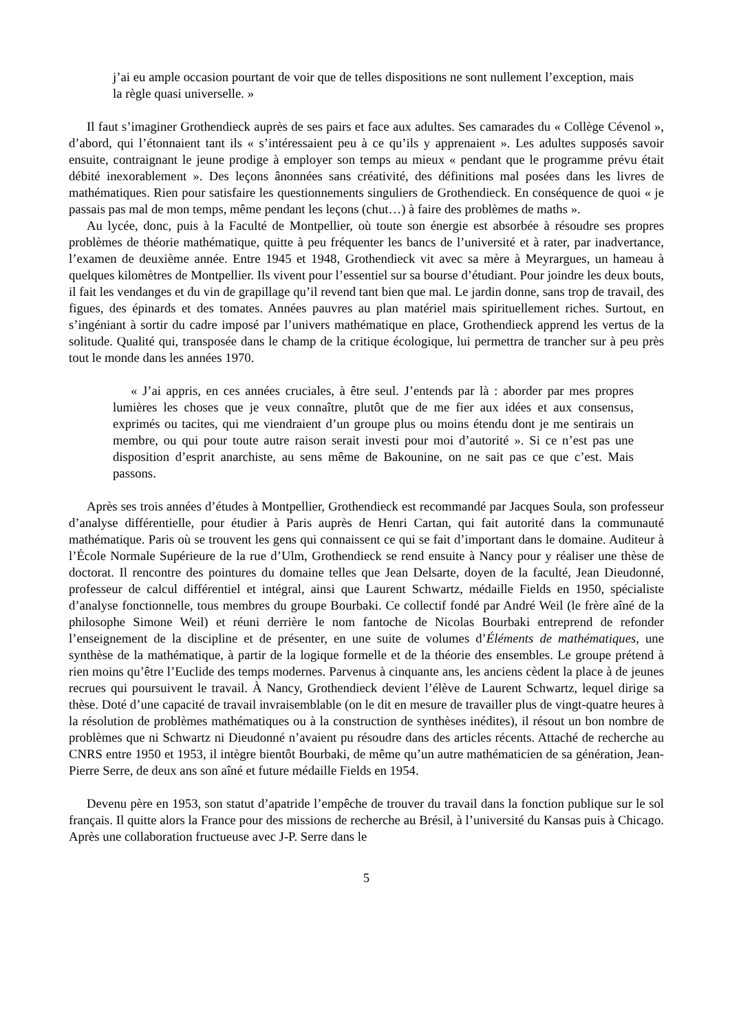j’ai eu ample occasion pourtant de voir que de telles dispositions ne sont nullement l’exception, mais la règle quasi universelle. »
Il faut s’imaginer Grothendieck auprès de ses pairs et face aux adultes. Ses camarades du « Collège Cévenol », d’abord, qui l’étonnaient tant ils « s’intéressaient peu à ce qu’ils y apprenaient ». Les adultes supposés savoir ensuite, contraignant le jeune prodige à employer son temps au mieux « pendant que le programme prévu était débité inexorablement ». Des leçons ânonnées sans créativité, des définitions mal posées dans les livres de mathématiques. Rien pour satisfaire les questionnements singuliers de Grothendieck. En conséquence de quoi « je passais pas mal de mon temps, même pendant les leçons (chut…) à faire des problèmes de maths ».
Au lycée, donc, puis à la Faculté de Montpellier, où toute son énergie est absorbée à résoudre ses propres problèmes de théorie mathématique, quitte à peu fréquenter les bancs de l’université et à rater, par inadvertance, l’examen de deuxième année. Entre 1945 et 1948, Grothendieck vit avec sa mère à Meyrargues, un hameau à quelques kilomètres de Montpellier. Ils vivent pour l’essentiel sur sa bourse d’étudiant. Pour joindre les deux bouts, il fait les vendanges et du vin de grapillage qu’il revend tant bien que mal. Le jardin donne, sans trop de travail, des figues, des épinards et des tomates. Années pauvres au plan matériel mais spirituellement riches. Surtout, en s’ingéniant à sortir du cadre imposé par l’univers mathématique en place, Grothendieck apprend les vertus de la solitude. Qualité qui, transposée dans le champ de la critique écologique, lui permettra de trancher sur à peu près tout le monde dans les années 1970.
« J’ai appris, en ces années cruciales, à être seul. J’entends par là : aborder par mes propres lumières les choses que je veux connaître, plutôt que de me fier aux idées et aux consensus, exprimés ou tacites, qui me viendraient d’un groupe plus ou moins étendu dont je me sentirais un membre, ou qui pour toute autre raison serait investi pour moi d’autorité ». Si ce n’est pas une disposition d’esprit anarchiste, au sens même de Bakounine, on ne sait pas ce que c’est. Mais passons.
Après ses trois années d’études à Montpellier, Grothendieck est recommandé par Jacques Soula, son professeur d’analyse différentielle, pour étudier à Paris auprès de Henri Cartan, qui fait autorité dans la communauté mathématique. Paris où se trouvent les gens qui connaissent ce qui se fait d’important dans le domaine. Auditeur à l’École Normale Supérieure de la rue d’Ulm, Grothendieck se rend ensuite à Nancy pour y réaliser une thèse de doctorat. Il rencontre des pointures du domaine telles que Jean Delsarte, doyen de la faculté, Jean Dieudonné, professeur de calcul différentiel et intégral, ainsi que Laurent Schwartz, médaille Fields en 1950, spécialiste d’analyse fonctionnelle, tous membres du groupe Bourbaki. Ce collectif fondé par André Weil (le frère aîné de la philosophe Simone Weil) et réuni derrière le nom fantoche de Nicolas Bourbaki entreprend de refonder l’enseignement de la discipline et de présenter, en une suite de volumes d’Éléments de mathématiques, une synthèse de la mathématique, à partir de la logique formelle et de la théorie des ensembles. Le groupe prétend à rien moins qu’être l’Euclide des temps modernes. Parvenus à cinquante ans, les anciens cèdent la place à de jeunes recrues qui poursuivent le travail. À Nancy, Grothendieck devient l’élève de Laurent Schwartz, lequel dirige sa thèse. Doté d’une capacité de travail invraisemblable (on le dit en mesure de travailler plus de vingt-quatre heures à la résolution de problèmes mathématiques ou à la construction de synthèses inédites), il résout un bon nombre de problèmes que ni Schwartz ni Dieudonné n’avaient pu résoudre dans des articles récents. Attaché de recherche au CNRS entre 1950 et 1953, il intègre bientôt Bourbaki, de même qu’un autre mathématicien de sa génération, Jean-Pierre Serre, de deux ans son aîné et future médaille Fields en 1954.
Devenu père en 1953, son statut d’apatride l’empêche de trouver du travail dans la fonction publique sur le sol français. Il quitte alors la France pour des missions de recherche au Brésil, à l’université du Kansas puis à Chicago. Après une collaboration fructueuse avec J-P. Serre dans le
5